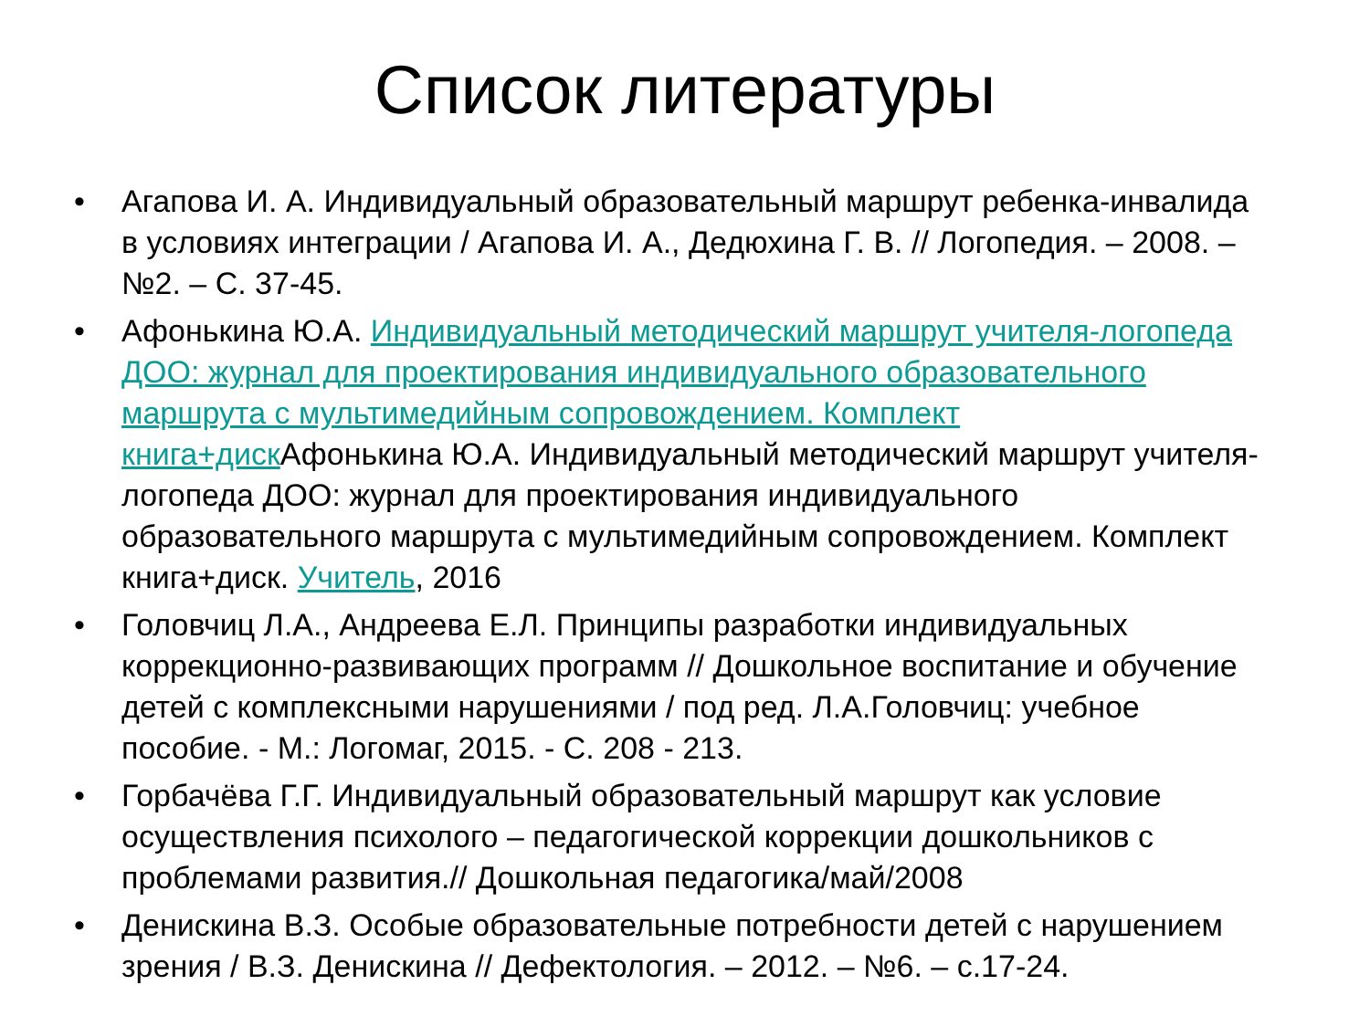Список литературы
• Агапова И. А. Индивидуальный образовательный маршрут ребенка-инвалида в условиях интеграции / Агапова И. А., Дедюхина Г. В. // Логопедия. – 2008. – №2. – С. 37-45.
• Афонькина Ю.А. Индивидуальный методический маршрут учителя-логопеда ДОО: журнал для проектирования индивидуального образовательного маршрута с мультимедийным сопровождением. Комплект книга+диск Афонькина Ю.А. Индивидуальный методический маршрут учителя-логопеда ДОО: журнал для проектирования индивидуального образовательного маршрута с мультимедийным сопровождением. Комплект книга+диск. Учитель, 2016
• Головчиц Л.А., Андреева Е.Л. Принципы разработки индивидуальных коррекционно-развивающих программ // Дошкольное воспитание и обучение детей с комплексными нарушениями / под ред. Л.А.Головчиц: учебное пособие. - М.: Логомаг, 2015. - С. 208 - 213.
• Горбачёва Г.Г. Индивидуальный образовательный маршрут как условие осуществления психолого – педагогической коррекции дошкольников с проблемами развития.// Дошкольная педагогика/май/2008
• Денискина В.З. Особые образовательные потребности детей с нарушением зрения / В.З. Денискина // Дефектология. – 2012. – №6. – с.17-24.